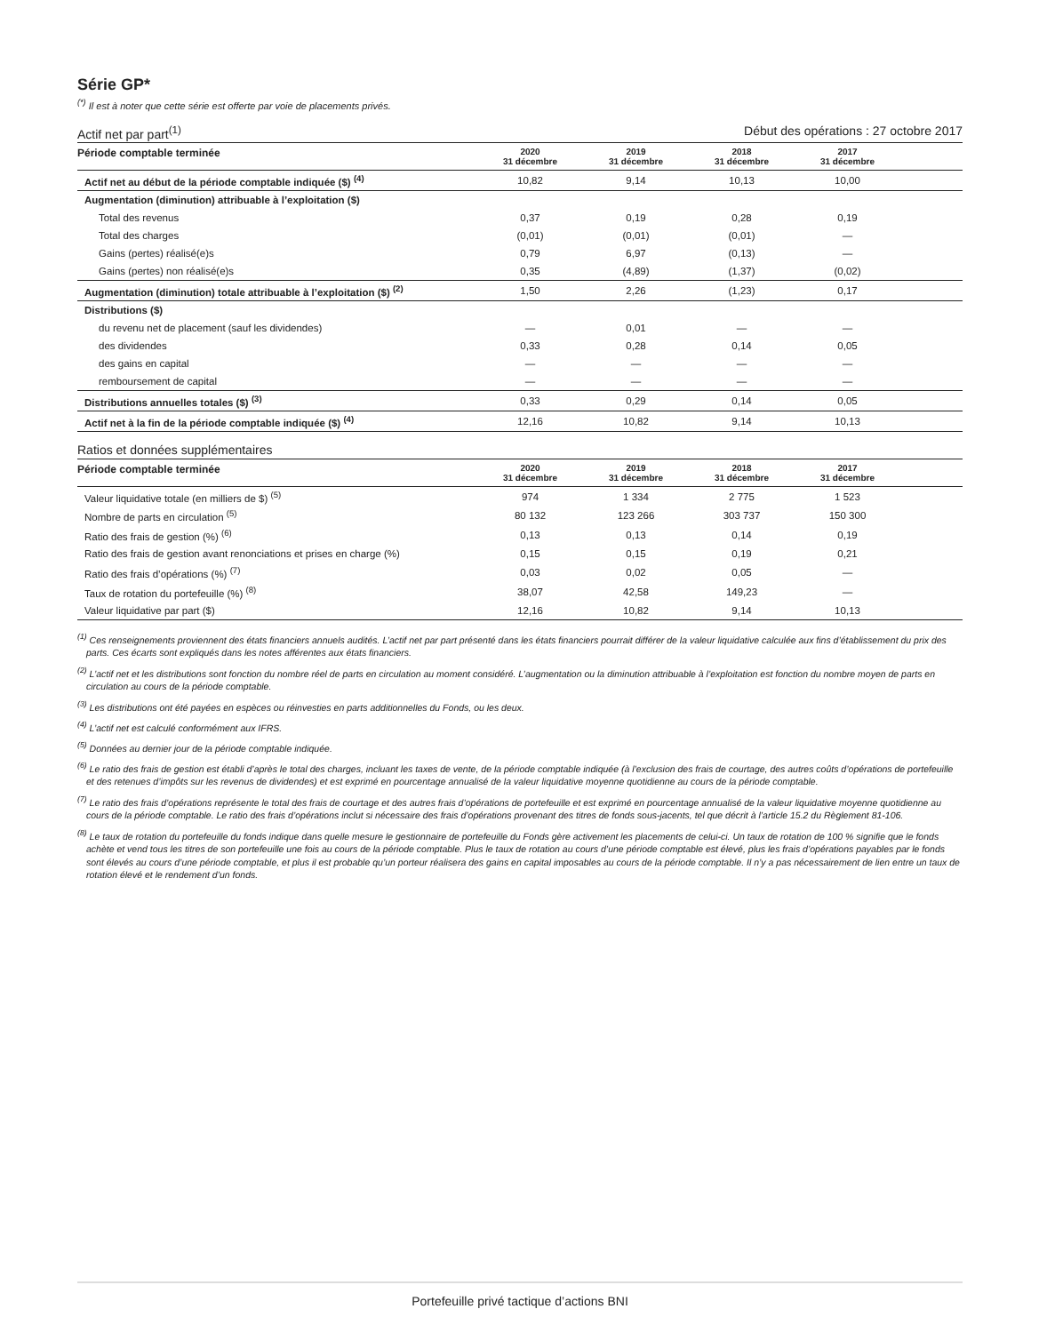Série GP*
<sup>(*)</sup> Il est à noter que cette série est offerte par voie de placements privés.
Actif net par part<sup>(1)</sup> Début des opérations : 27 octobre 2017
| Période comptable terminée | 2020 31 décembre | 2019 31 décembre | 2018 31 décembre | 2017 31 décembre | |
| --- | --- | --- | --- | --- | --- |
| Actif net au début de la période comptable indiquée ($) <sup>(4)</sup> | 10,82 | 9,14 | 10,13 | 10,00 | |
| Augmentation (diminution) attribuable à l’exploitation ($) | | | | | |
| Total des revenus | 0,37 | 0,19 | 0,28 | 0,19 | |
| Total des charges | (0,01) | (0,01) | (0,01) | — | |
| Gains (pertes) réalisé(e)s | 0,79 | 6,97 | (0,13) | — | |
| Gains (pertes) non réalisé(e)s | 0,35 | (4,89) | (1,37) | (0,02) | |
| Augmentation (diminution) totale attribuable à l’exploitation ($) <sup>(2)</sup> | 1,50 | 2,26 | (1,23) | 0,17 | |
| Distributions ($) | | | | | |
| du revenu net de placement (sauf les dividendes) | — | 0,01 | — | — | |
| des dividendes | 0,33 | 0,28 | 0,14 | 0,05 | |
| des gains en capital | — | — | — | — | |
| remboursement de capital | — | — | — | — | |
| Distributions annuelles totales ($) <sup>(3)</sup> | 0,33 | 0,29 | 0,14 | 0,05 | |
| Actif net à la fin de la période comptable indiquée ($) <sup>(4)</sup> | 12,16 | 10,82 | 9,14 | 10,13 | |
Ratios et données supplémentaires
| Période comptable terminée | 2020 31 décembre | 2019 31 décembre | 2018 31 décembre | 2017 31 décembre | |
| --- | --- | --- | --- | --- | --- |
| Valeur liquidative totale (en milliers de $) <sup>(5)</sup> | 974 | 1 334 | 2 775 | 1 523 | |
| Nombre de parts en circulation <sup>(5)</sup> | 80 132 | 123 266 | 303 737 | 150 300 | |
| Ratio des frais de gestion (%) <sup>(6)</sup> | 0,13 | 0,13 | 0,14 | 0,19 | |
| Ratio des frais de gestion avant renonciations et prises en charge (%) | 0,15 | 0,15 | 0,19 | 0,21 | |
| Ratio des frais d’opérations (%) <sup>(7)</sup> | 0,03 | 0,02 | 0,05 | — | |
| Taux de rotation du portefeuille (%) <sup>(8)</sup> | 38,07 | 42,58 | 149,23 | — | |
| Valeur liquidative par part ($) | 12,16 | 10,82 | 9,14 | 10,13 | |
<sup>(1)</sup> Ces renseignements proviennent des états financiers annuels audités. L’actif net par part présenté dans les états financiers pourrait différer de la valeur liquidative calculée aux fins d’établissement du prix des parts. Ces écarts sont expliqués dans les notes afférentes aux états financiers.
<sup>(2)</sup> L’actif net et les distributions sont fonction du nombre réel de parts en circulation au moment considéré. L’augmentation ou la diminution attribuable à l’exploitation est fonction du nombre moyen de parts en circulation au cours de la période comptable.
<sup>(3)</sup> Les distributions ont été payées en espèces ou réinvesties en parts additionnelles du Fonds, ou les deux.
<sup>(4)</sup> L’actif net est calculé conformément aux IFRS.
<sup>(5)</sup> Données au dernier jour de la période comptable indiquée.
<sup>(6)</sup> Le ratio des frais de gestion est établi d’après le total des charges, incluant les taxes de vente, de la période comptable indiquée (à l’exclusion des frais de courtage, des autres coûts d’opérations de portefeuille et des retenues d’impôts sur les revenus de dividendes) et est exprimé en pourcentage annualisé de la valeur liquidative moyenne quotidienne au cours de la période comptable.
<sup>(7)</sup> Le ratio des frais d’opérations représente le total des frais de courtage et des autres frais d’opérations de portefeuille et est exprimé en pourcentage annualisé de la valeur liquidative moyenne quotidienne au cours de la période comptable. Le ratio des frais d’opérations inclut si nécessaire des frais d’opérations provenant des titres de fonds sous-jacents, tel que décrit à l’article 15.2 du Règlement 81-106.
<sup>(8)</sup> Le taux de rotation du portefeuille du fonds indique dans quelle mesure le gestionnaire de portefeuille du Fonds gère activement les placements de celui-ci. Un taux de rotation de 100 % signifie que le fonds achète et vend tous les titres de son portefeuille une fois au cours de la période comptable. Plus le taux de rotation au cours d’une période comptable est élevé, plus les frais d’opérations payables par le fonds sont élevés au cours d’une période comptable, et plus il est probable qu’un porteur réalisera des gains en capital imposables au cours de la période comptable. Il n’y a pas nécessairement de lien entre un taux de rotation élevé et le rendement d’un fonds.
Portefeuille privé tactique d’actions BNI